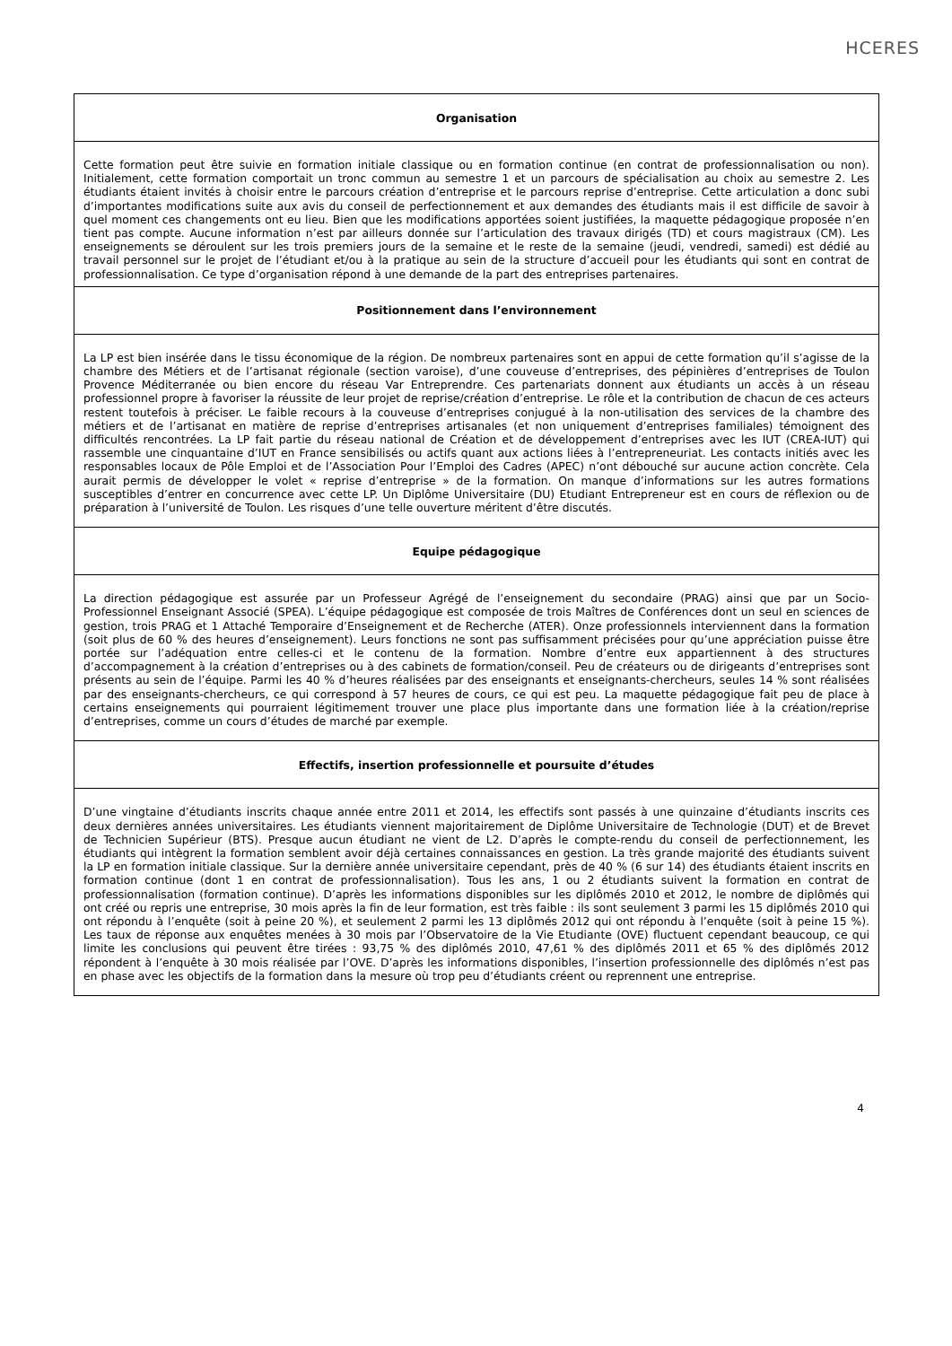HCERES
| Organisation |
| --- |
| Cette formation peut être suivie en formation initiale classique ou en formation continue (en contrat de professionnalisation ou non). Initialement, cette formation comportait un tronc commun au semestre 1 et un parcours de spécialisation au choix au semestre 2. Les étudiants étaient invités à choisir entre le parcours création d’entreprise et le parcours reprise d’entreprise. Cette articulation a donc subi d’importantes modifications suite aux avis du conseil de perfectionnement et aux demandes des étudiants mais il est difficile de savoir à quel moment ces changements ont eu lieu. Bien que les modifications apportées soient justifiées, la maquette pédagogique proposée n’en tient pas compte. Aucune information n’est par ailleurs donnée sur l’articulation des travaux dirigés (TD) et cours magistraux (CM). Les enseignements se déroulent sur les trois premiers jours de la semaine et le reste de la semaine (jeudi, vendredi, samedi) est dédié au travail personnel sur le projet de l’étudiant et/ou à la pratique au sein de la structure d’accueil pour les étudiants qui sont en contrat de professionnalisation. Ce type d’organisation répond à une demande de la part des entreprises partenaires. |
| Positionnement dans l’environnement |
| La LP est bien insérée dans le tissu économique de la région. De nombreux partenaires sont en appui de cette formation qu’il s’agisse de la chambre des Métiers et de l’artisanat régionale (section varoise), d’une couveuse d’entreprises, des pépinières d’entreprises de Toulon Provence Méditerranée ou bien encore du réseau Var Entreprendre. Ces partenariats donnent aux étudiants un accès à un réseau professionnel propre à favoriser la réussite de leur projet de reprise/création d’entreprise. Le rôle et la contribution de chacun de ces acteurs restent toutefois à préciser. Le faible recours à la couveuse d’entreprises conjugué à la non-utilisation des services de la chambre des métiers et de l’artisanat en matière de reprise d’entreprises artisanales (et non uniquement d’entreprises familiales) témoignent des difficultés rencontrées. La LP fait partie du réseau national de Création et de développement d’entreprises avec les IUT (CREA-IUT) qui rassemble une cinquantaine d’IUT en France sensibilisés ou actifs quant aux actions liées à l’entrepreneuriat. Les contacts initiés avec les responsables locaux de Pôle Emploi et de l’Association Pour l’Emploi des Cadres (APEC) n’ont débouché sur aucune action concrète. Cela aurait permis de développer le volet « reprise d’entreprise » de la formation. On manque d’informations sur les autres formations susceptibles d’entrer en concurrence avec cette LP. Un Diplôme Universitaire (DU) Etudiant Entrepreneur est en cours de réflexion ou de préparation à l’université de Toulon. Les risques d’une telle ouverture méritent d’être discutés. |
| Equipe pédagogique |
| La direction pédagogique est assurée par un Professeur Agrégé de l’enseignement du secondaire (PRAG) ainsi que par un Socio-Professionnel Enseignant Associé (SPEA). L’équipe pédagogique est composée de trois Maîtres de Conférences dont un seul en sciences de gestion, trois PRAG et 1 Attaché Temporaire d’Enseignement et de Recherche (ATER). Onze professionnels interviennent dans la formation (soit plus de 60 % des heures d’enseignement). Leurs fonctions ne sont pas suffisamment précisées pour qu’une appréciation puisse être portée sur l’adéquation entre celles-ci et le contenu de la formation. Nombre d’entre eux appartiennent à des structures d’accompagnement à la création d’entreprises ou à des cabinets de formation/conseil. Peu de créateurs ou de dirigeants d’entreprises sont présents au sein de l’équipe. Parmi les 40 % d’heures réalisées par des enseignants et enseignants-chercheurs, seules 14 % sont réalisées par des enseignants-chercheurs, ce qui correspond à 57 heures de cours, ce qui est peu. La maquette pédagogique fait peu de place à certains enseignements qui pourraient légitimement trouver une place plus importante dans une formation liée à la création/reprise d’entreprises, comme un cours d’études de marché par exemple. |
| Effectifs, insertion professionnelle et poursuite d’études |
| D’une vingtaine d’étudiants inscrits chaque année entre 2011 et 2014, les effectifs sont passés à une quinzaine d’étudiants inscrits ces deux dernières années universitaires. Les étudiants viennent majoritairement de Diplôme Universitaire de Technologie (DUT) et de Brevet de Technicien Supérieur (BTS). Presque aucun étudiant ne vient de L2. D’après le compte-rendu du conseil de perfectionnement, les étudiants qui intègrent la formation semblent avoir déjà certaines connaissances en gestion. La très grande majorité des étudiants suivent la LP en formation initiale classique. Sur la dernière année universitaire cependant, près de 40 % (6 sur 14) des étudiants étaient inscrits en formation continue (dont 1 en contrat de professionnalisation). Tous les ans, 1 ou 2 étudiants suivent la formation en contrat de professionnalisation (formation continue). D’après les informations disponibles sur les diplômés 2010 et 2012, le nombre de diplômés qui ont créé ou repris une entreprise, 30 mois après la fin de leur formation, est très faible : ils sont seulement 3 parmi les 15 diplômés 2010 qui ont répondu à l’enquête (soit à peine 20 %), et seulement 2 parmi les 13 diplômés 2012 qui ont répondu à l’enquête (soit à peine 15 %). Les taux de réponse aux enquêtes menées à 30 mois par l’Observatoire de la Vie Etudiante (OVE) fluctuent cependant beaucoup, ce qui limite les conclusions qui peuvent être tirées : 93,75 % des diplômés 2010, 47,61 % des diplômés 2011 et 65 % des diplômés 2012 répondent à l’enquête à 30 mois réalisée par l’OVE. D’après les informations disponibles, l’insertion professionnelle des diplômés n’est pas en phase avec les objectifs de la formation dans la mesure où trop peu d’étudiants créent ou reprennent une entreprise. |
4